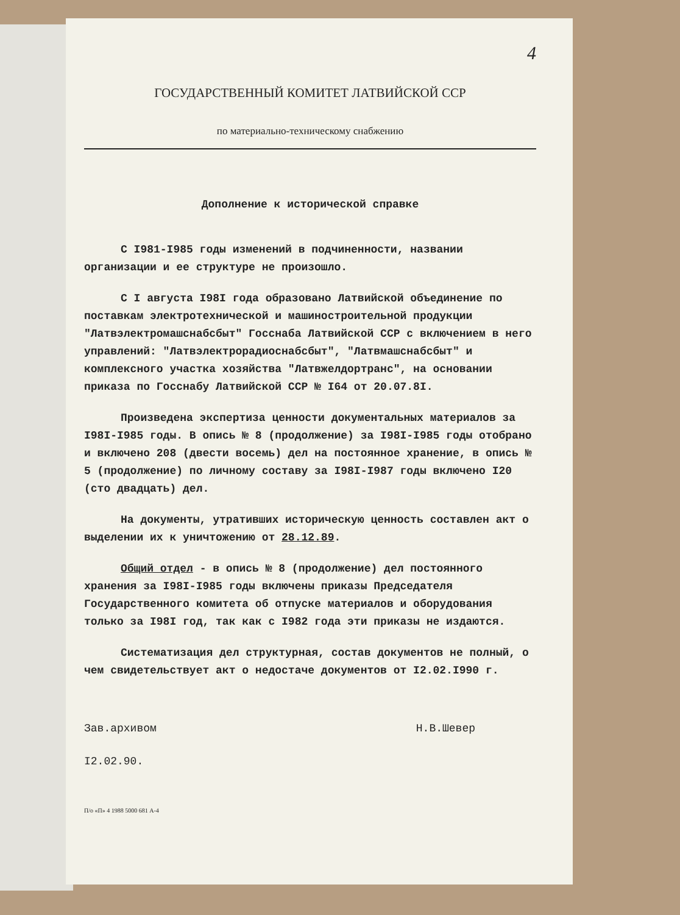4
ГОСУДАРСТВЕННЫЙ КОМИТЕТ ЛАТВИЙСКОЙ ССР
по материально-техническому снабжению
Дополнение к исторической справке
С I981-I985 годы изменений в подчиненности, названии организации и ее структуре не произошло.
С I августа I98I года образовано Латвийской объединение по поставкам электротехнической и машиностроительной продукции "Латвэлектромашснабсбыт" Госснаба Латвийской ССР с включением в него управлений: "Латвэлектрорадиоснабсбыт", "Латвмашснабсбыт" и комплексного участка хозяйства "Латвжелдортранс", на основании приказа по Госснабу Латвийской ССР № I64 от 20.07.8I.
Произведена экспертиза ценности документальных материалов за I98I-I985 годы. В опись № 8 (продолжение) за I98I-I985 годы отобрано и включено 208 (двести восемь) дел на постоянное хранение, в опись № 5 (продолжение) по личному составу за I98I-I987 годы включено I20 (сто двадцать) дел.
На документы, утративших историческую ценность составлен акт о выделении их к уничтожению от 28.12.89.
Общий отдел - в опись № 8 (продолжение) дел постоянного хранения за I98I-I985 годы включены приказы Председателя Государственного комитета об отпуске материалов и оборудования только за I98I год, так как с I982 года эти приказы не издаются.
Систематизация дел структурная, состав документов не полный, о чем свидетельствует акт о недостаче документов от I2.02.I990 г.
Зав.архивом Н.В.Шевер
I2.02.90.
П/о «П» 4 1988 5000 681 А-4